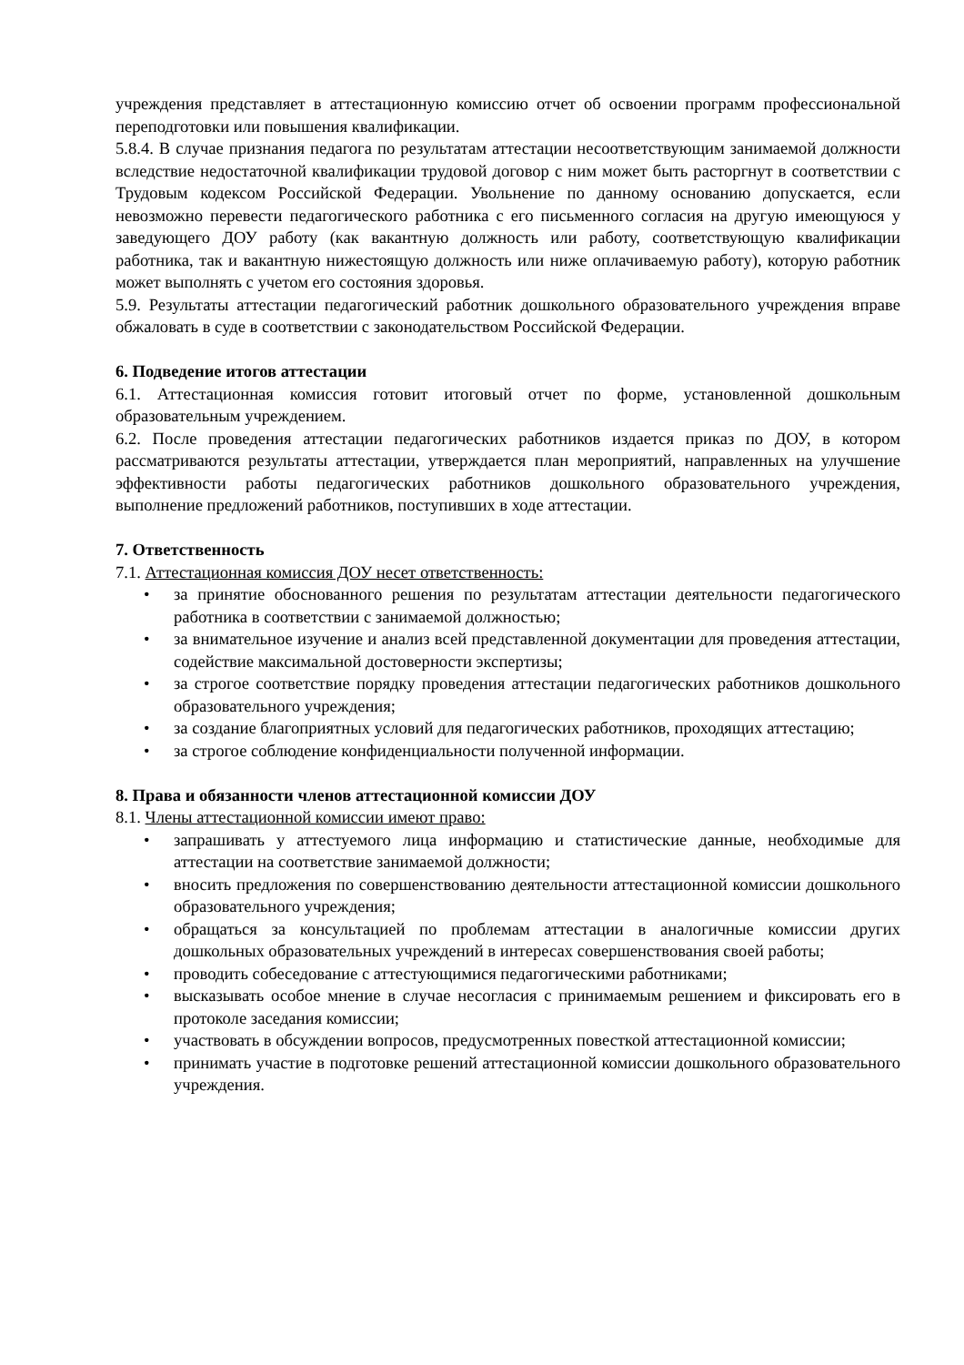учреждения представляет в аттестационную комиссию отчет об освоении программ профессиональной переподготовки или повышения квалификации.
5.8.4. В случае признания педагога по результатам аттестации несоответствующим занимаемой должности вследствие недостаточной квалификации трудовой договор с ним может быть расторгнут в соответствии с Трудовым кодексом Российской Федерации. Увольнение по данному основанию допускается, если невозможно перевести педагогического работника с его письменного согласия на другую имеющуюся у заведующего ДОУ работу (как вакантную должность или работу, соответствующую квалификации работника, так и вакантную нижестоящую должность или ниже оплачиваемую работу), которую работник может выполнять с учетом его состояния здоровья.
5.9. Результаты аттестации педагогический работник дошкольного образовательного учреждения вправе обжаловать в суде в соответствии с законодательством Российской Федерации.
6. Подведение итогов аттестации
6.1. Аттестационная комиссия готовит итоговый отчет по форме, установленной дошкольным образовательным учреждением.
6.2. После проведения аттестации педагогических работников издается приказ по ДОУ, в котором рассматриваются результаты аттестации, утверждается план мероприятий, направленных на улучшение эффективности работы педагогических работников дошкольного образовательного учреждения, выполнение предложений работников, поступивших в ходе аттестации.
7. Ответственность
7.1. Аттестационная комиссия ДОУ несет ответственность:
• за принятие обоснованного решения по результатам аттестации деятельности педагогического работника в соответствии с занимаемой должностью;
• за внимательное изучение и анализ всей представленной документации для проведения аттестации, содействие максимальной достоверности экспертизы;
• за строгое соответствие порядку проведения аттестации педагогических работников дошкольного образовательного учреждения;
• за создание благоприятных условий для педагогических работников, проходящих аттестацию;
• за строгое соблюдение конфиденциальности полученной информации.
8. Права и обязанности членов аттестационной комиссии ДОУ
8.1. Члены аттестационной комиссии имеют право:
• запрашивать у аттестуемого лица информацию и статистические данные, необходимые для аттестации на соответствие занимаемой должности;
• вносить предложения по совершенствованию деятельности аттестационной комиссии дошкольного образовательного учреждения;
• обращаться за консультацией по проблемам аттестации в аналогичные комиссии других дошкольных образовательных учреждений в интересах совершенствования своей работы;
• проводить собеседование с аттестующимися педагогическими работниками;
• высказывать особое мнение в случае несогласия с принимаемым решением и фиксировать его в протоколе заседания комиссии;
• участвовать в обсуждении вопросов, предусмотренных повесткой аттестационной комиссии;
• принимать участие в подготовке решений аттестационной комиссии дошкольного образовательного учреждения.